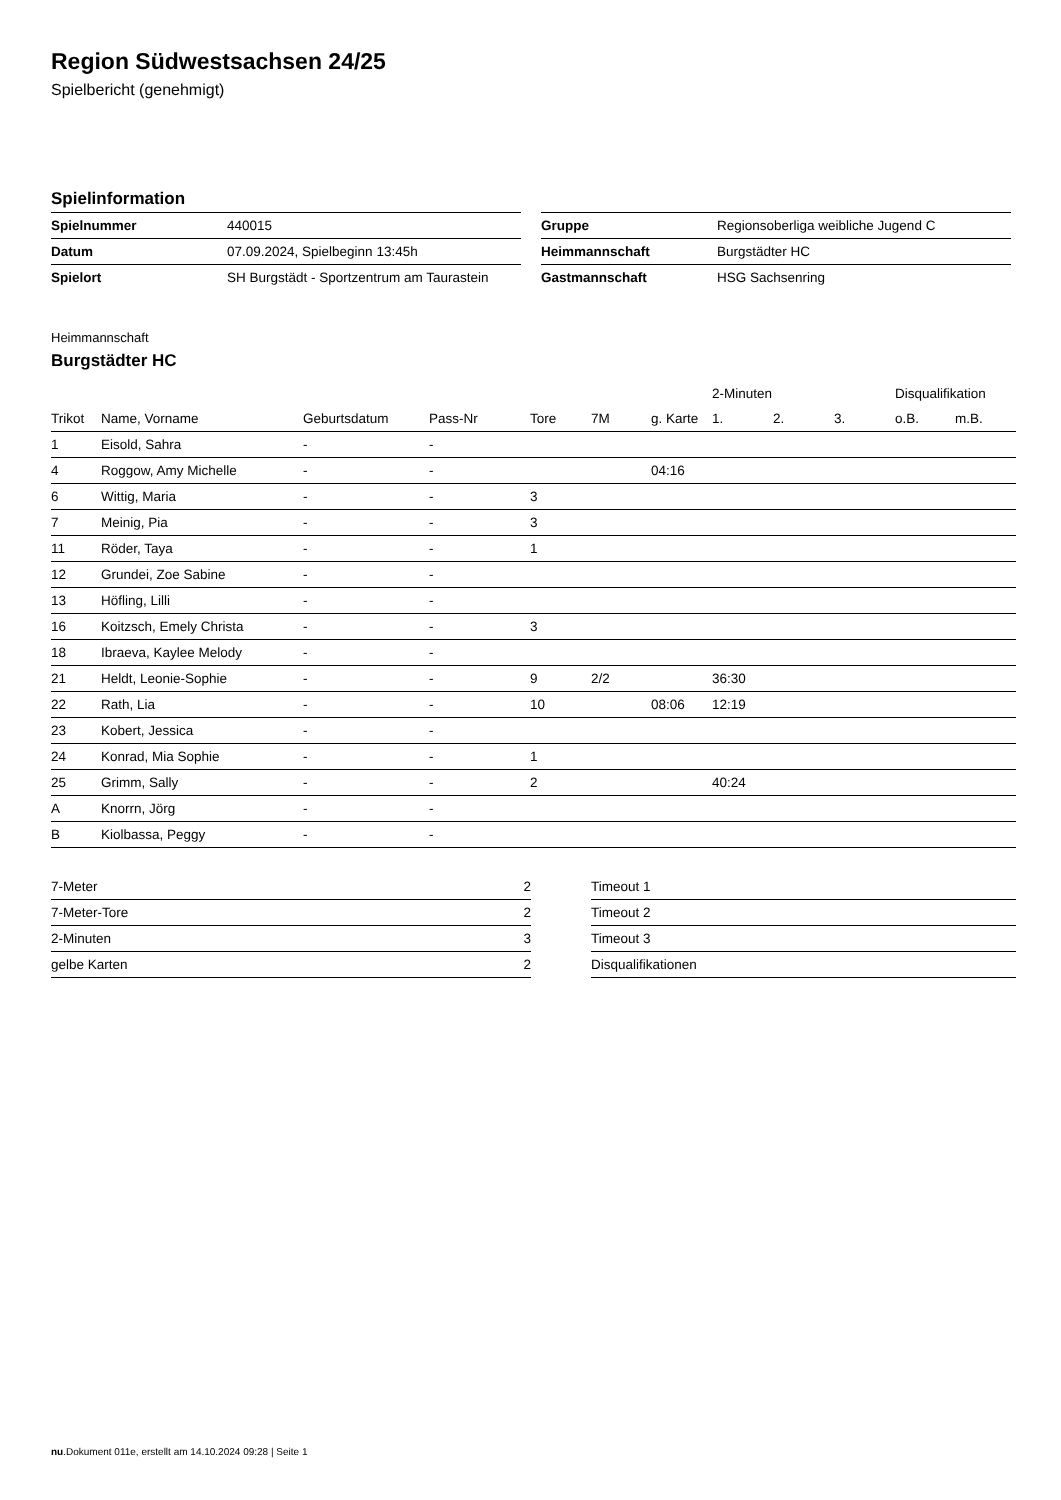Region Südwestsachsen 24/25
Spielbericht (genehmigt)
Spielinformation
| Spielnummer | 440015 |
| Datum | 07.09.2024, Spielbeginn 13:45h |
| Spielort | SH Burgstädt - Sportzentrum am Taurastein |
| Gruppe | Regionsoberliga weibliche Jugend C |
| Heimmannschaft | Burgstädter HC |
| Gastmannschaft | HSG Sachsenring |
Heimmannschaft
Burgstädter HC
| | | | | | | | 2-Minuten | | | Disqualifikation | |
| --- | --- | --- | --- | --- | --- | --- | --- | --- | --- | --- | --- |
| Trikot | Name, Vorname | Geburtsdatum | Pass-Nr | Tore | 7M | g. Karte | 1. | 2. | 3. | o.B. | m.B. |
| 1 | Eisold, Sahra | - | - | | | | | | | | |
| 4 | Roggow, Amy Michelle | - | - | | | 04:16 | | | | | |
| 6 | Wittig, Maria | - | - | 3 | | | | | | | |
| 7 | Meinig, Pia | - | - | 3 | | | | | | | |
| 11 | Röder, Taya | - | - | 1 | | | | | | | |
| 12 | Grundei, Zoe Sabine | - | - | | | | | | | | |
| 13 | Höfling, Lilli | - | - | | | | | | | | |
| 16 | Koitzsch, Emely Christa | - | - | 3 | | | | | | | |
| 18 | Ibraeva, Kaylee Melody | - | - | | | | | | | | |
| 21 | Heldt, Leonie-Sophie | - | - | 9 | 2/2 | | 36:30 | | | | |
| 22 | Rath, Lia | - | - | 10 | | 08:06 | 12:19 | | | | |
| 23 | Kobert, Jessica | - | - | | | | | | | | |
| 24 | Konrad, Mia Sophie | - | - | 1 | | | | | | | |
| 25 | Grimm, Sally | - | - | 2 | | | 40:24 | | | | |
| A | Knorrn, Jörg | - | - | | | | | | | | |
| B | Kiolbassa, Peggy | - | - | | | | | | | | |
| 7-Meter | 2 |
| 7-Meter-Tore | 2 |
| 2-Minuten | 3 |
| gelbe Karten | 2 |
| Timeout 1 |
| Timeout 2 |
| Timeout 3 |
| Disqualifikationen |
nu.Dokument 011e, erstellt am 14.10.2024 09:28 | Seite 1